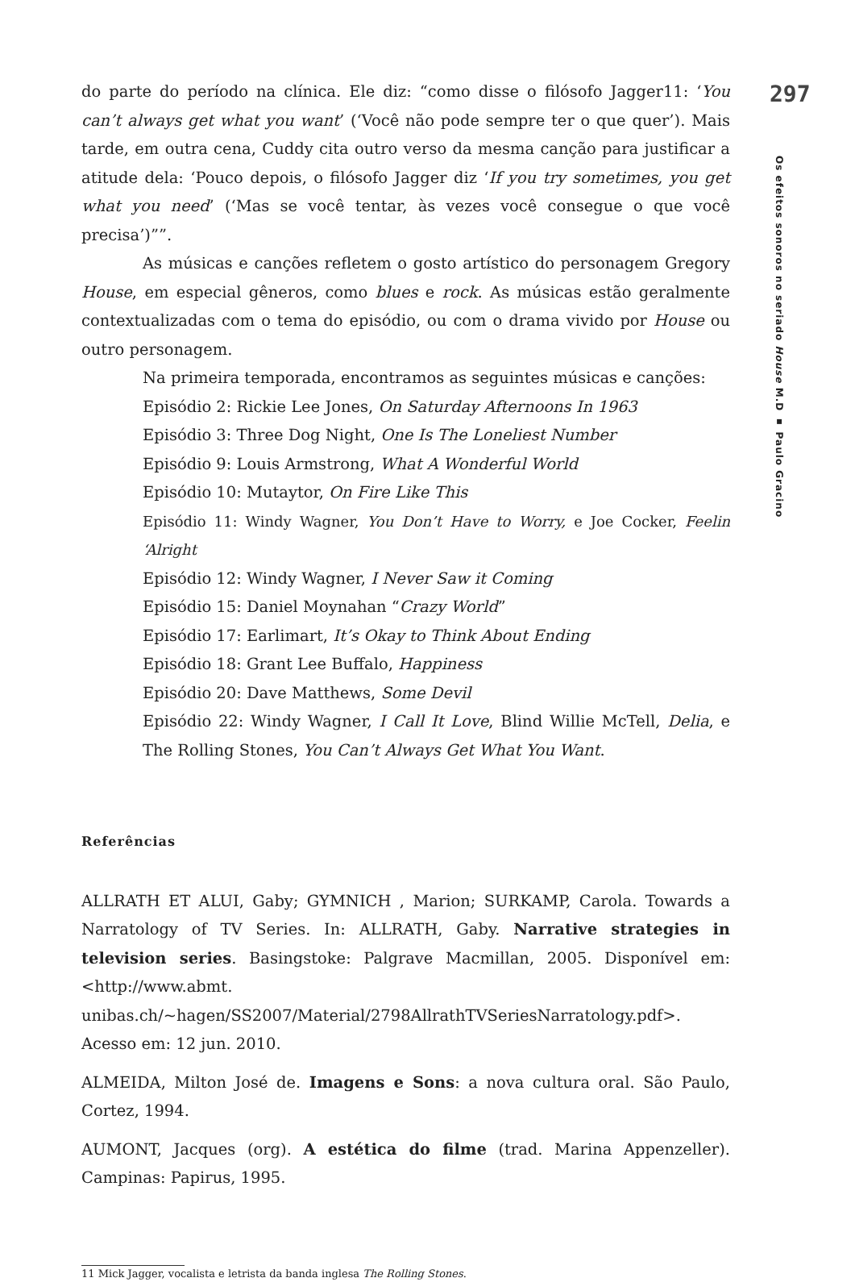do parte do período na clínica. Ele diz: “como disse o filósofo Jagger11: ‘You can’t always get what you want’ (‘Você não pode sempre ter o que quer’). Mais tarde, em outra cena, Cuddy cita outro verso da mesma canção para justificar a atitude dela: ‘Pouco depois, o filósofo Jagger diz ‘If you try sometimes, you get what you need’ (‘Mas se você tentar, às vezes você consegue o que você precisa’)””.
As músicas e canções refletem o gosto artístico do personagem Gregory House, em especial gêneros, como blues e rock. As músicas estão geralmente contextualizadas com o tema do episódio, ou com o drama vivido por House ou outro personagem.
Na primeira temporada, encontramos as seguintes músicas e canções:
Episódio 2: Rickie Lee Jones, On Saturday Afternoons In 1963
Episódio 3: Three Dog Night, One Is The Loneliest Number
Episódio 9: Louis Armstrong, What A Wonderful World
Episódio 10: Mutaytor, On Fire Like This
Episódio 11: Windy Wagner, You Don’t Have to Worry, e Joe Cocker, Feelin ‘Alright
Episódio 12: Windy Wagner, I Never Saw it Coming
Episódio 15: Daniel Moynahan “Crazy World”
Episódio 17: Earlimart, It’s Okay to Think About Ending
Episódio 18: Grant Lee Buffalo, Happiness
Episódio 20: Dave Matthews, Some Devil
Episódio 22: Windy Wagner, I Call It Love, Blind Willie McTell, Delia, e The Rolling Stones, You Can’t Always Get What You Want.
Referências
ALLRATH ET ALUI, Gaby; GYMNICH , Marion; SURKAMP, Carola. Towards a Narratology of TV Series. In: ALLRATH, Gaby. Narrative strategies in television series. Basingstoke: Palgrave Macmillan, 2005. Disponível em: <http://www.abmt. unibas.ch/~hagen/SS2007/Material/2798AllrathTVSeriesNarratology.pdf>. Acesso em: 12 jun. 2010.
ALMEIDA, Milton José de. Imagens e Sons: a nova cultura oral. São Paulo, Cortez, 1994.
AUMONT, Jacques (org). A estética do filme (trad. Marina Appenzeller). Campinas: Papirus, 1995.
11 Mick Jagger, vocalista e letrista da banda inglesa The Rolling Stones.
297
Os efeitos sonoros no seriado House M.D ▪ Paulo Gracino